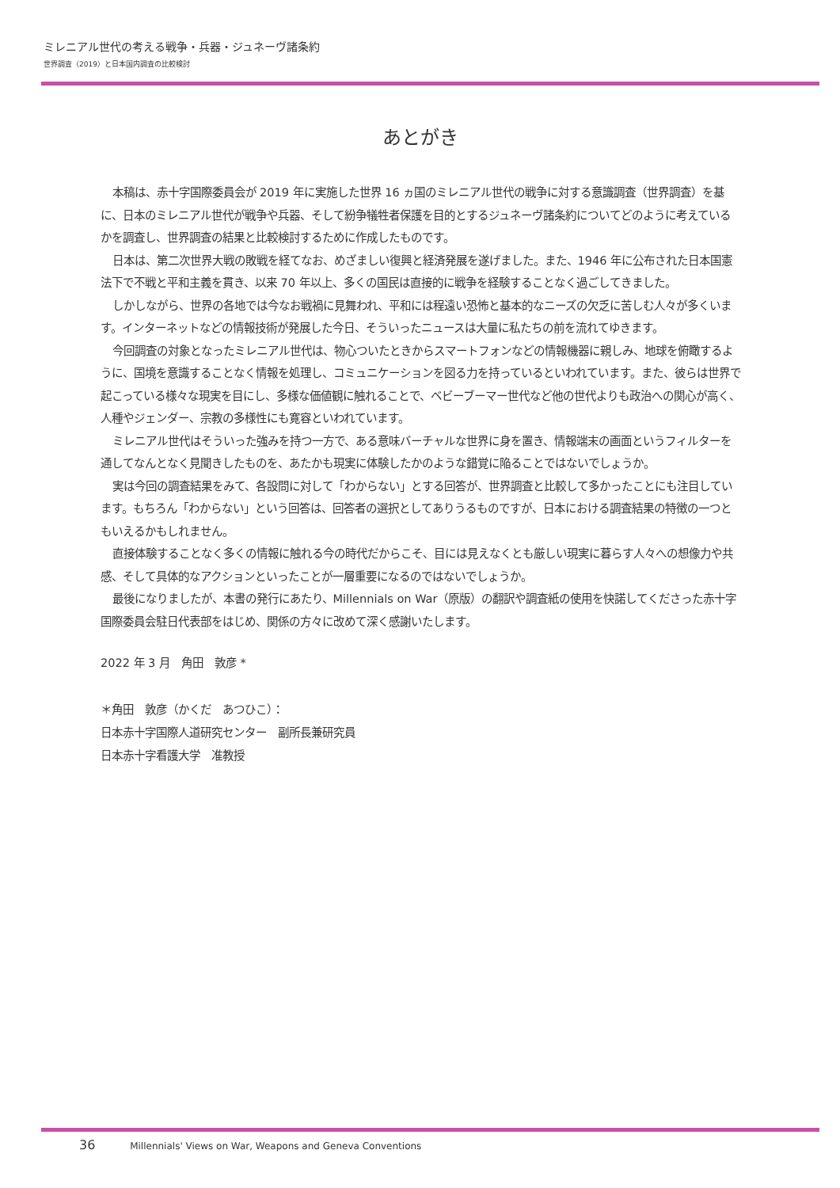ミレニアル世代の考える戦争・兵器・ジュネーヴ諸条約
世界調査（2019）と日本国内調査の比較検討
あとがき
本稿は、赤十字国際委員会が 2019 年に実施した世界 16 ヵ国のミレニアル世代の戦争に対する意識調査（世界調査）を基に、日本のミレニアル世代が戦争や兵器、そして紛争犠牲者保護を目的とするジュネーヴ諸条約についてどのように考えているかを調査し、世界調査の結果と比較検討するために作成したものです。
日本は、第二次世界大戦の敗戦を経てなお、めざましい復興と経済発展を遂げました。また、1946 年に公布された日本国憲法下で不戦と平和主義を貫き、以来 70 年以上、多くの国民は直接的に戦争を経験することなく過ごしてきました。
しかしながら、世界の各地では今なお戦禍に見舞われ、平和には程遠い恐怖と基本的なニーズの欠乏に苦しむ人々が多くいます。インターネットなどの情報技術が発展した今日、そういったニュースは大量に私たちの前を流れてゆきます。
今回調査の対象となったミレニアル世代は、物心ついたときからスマートフォンなどの情報機器に親しみ、地球を俯瞰するように、国境を意識することなく情報を処理し、コミュニケーションを図る力を持っているといわれています。また、彼らは世界で起こっている様々な現実を目にし、多様な価値観に触れることで、ベビーブーマー世代など他の世代よりも政治への関心が高く、人種やジェンダー、宗教の多様性にも寛容といわれています。
ミレニアル世代はそういった強みを持つ一方で、ある意味バーチャルな世界に身を置き、情報端末の画面というフィルターを通してなんとなく見聞きしたものを、あたかも現実に体験したかのような錯覚に陥ることではないでしょうか。
実は今回の調査結果をみて、各設問に対して「わからない」とする回答が、世界調査と比較して多かったことにも注目しています。もちろん「わからない」という回答は、回答者の選択としてありうるものですが、日本における調査結果の特徴の一つともいえるかもしれません。
直接体験することなく多くの情報に触れる今の時代だからこそ、目には見えなくとも厳しい現実に暮らす人々への想像力や共感、そして具体的なアクションといったことが一層重要になるのではないでしょうか。
最後になりましたが、本書の発行にあたり、Millennials on War（原版）の翻訳や調査紙の使用を快諾してくださった赤十字国際委員会駐日代表部をはじめ、関係の方々に改めて深く感謝いたします。
2022 年 3 月　角田　敦彦 *
＊角田　敦彦（かくだ　あつひこ）：
日本赤十字国際人道研究センター　副所長兼研究員
日本赤十字看護大学　准教授
36 Millennials' Views on War, Weapons and Geneva Conventions